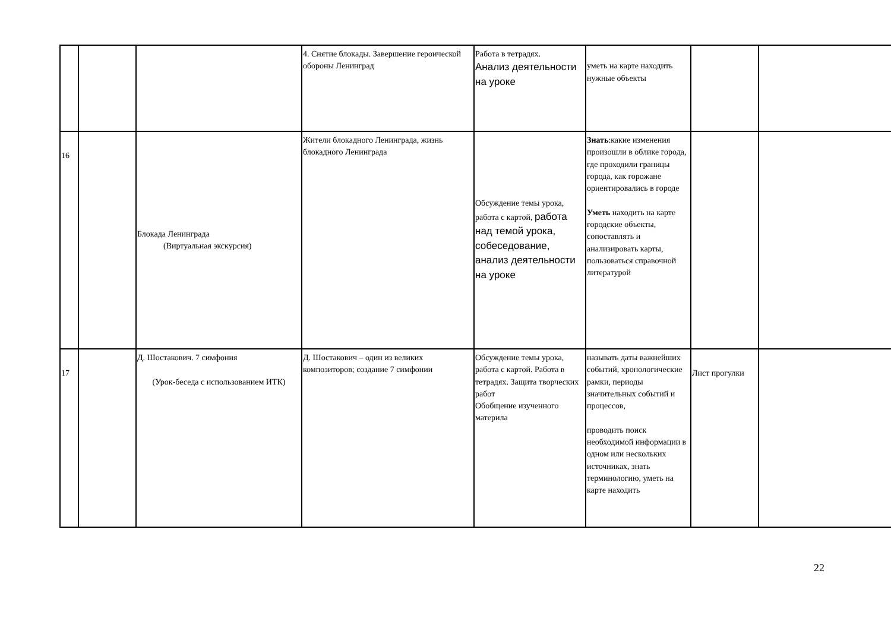| | | | 4. Снятие блокады. Завершение героической обороны Ленинград | Работа в тетрадях. Анализ деятельности на уроке | уметь на карте находить нужные объекты | | |
| 16 | | Блокада Ленинграда (Виртуальная экскурсия) | Жители блокадного Ленинграда, жизнь блокадного Ленинграда | Обсуждение темы урока, работа с картой, работа над темой урока, собеседование, анализ деятельности на уроке | Знать :какие изменения произошли в облике города, где проходили границы города, как горожане ориентировались в городе Уметь находить на карте городские объекты, сопоставлять и анализировать карты, пользоваться справочной литературой | | |
| 17 | | Д. Шостакович. 7 симфония (Урок-беседа с использованием ИТК) | Д. Шостакович – один из великих композиторов; создание 7 симфонии | Обсуждение темы урока, работа с картой. Работа в тетрадях. Защита творческих работ Обобщение изученного материла | называть даты важнейших событий, хронологические рамки, периоды значительных событий и процессов, проводить поиск необходимой информации в одном или нескольких источниках, знать терминологию, уметь на карте находить | Лист прогулки | |
22